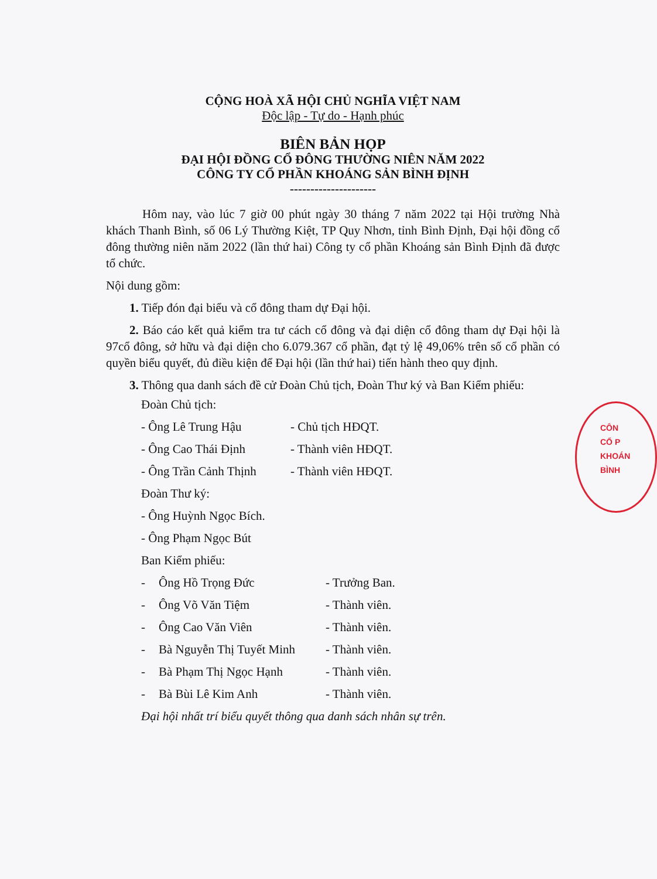CỘNG HOÀ XÃ HỘI CHỦ NGHĨA VIỆT NAM
Độc lập - Tự do - Hạnh phúc
BIÊN BẢN HỌP
ĐẠI HỘI ĐỒNG CỔ ĐÔNG THƯỜNG NIÊN NĂM 2022
CÔNG TY CỔ PHẦN KHOÁNG SẢN BÌNH ĐỊNH
---------------------
Hôm nay, vào lúc 7 giờ 00 phút ngày 30 tháng 7 năm 2022 tại Hội trường Nhà khách Thanh Bình, số 06 Lý Thường Kiệt, TP Quy Nhơn, tỉnh Bình Định, Đại hội đồng cổ đông thường niên năm 2022 (lần thứ hai) Công ty cổ phần Khoáng sản Bình Định đã được tổ chức.
Nội dung gồm:
1. Tiếp đón đại biểu và cổ đông tham dự Đại hội.
2. Báo cáo kết quả kiểm tra tư cách cổ đông và đại diện cổ đông tham dự Đại hội là 97cổ đông, sở hữu và đại diện cho 6.079.367 cổ phần, đạt tỷ lệ 49,06% trên số cổ phần có quyền biểu quyết, đủ điều kiện để Đại hội (lần thứ hai) tiến hành theo quy định.
3. Thông qua danh sách đề cử Đoàn Chủ tịch, Đoàn Thư ký và Ban Kiểm phiếu:
Đoàn Chủ tịch:
- Ông Lê Trung Hậu - Chủ tịch HĐQT.
- Ông Cao Thái Định - Thành viên HĐQT.
- Ông Trần Cảnh Thịnh - Thành viên HĐQT.
Đoàn Thư ký:
- Ông Huỳnh Ngọc Bích.
- Ông Phạm Ngọc Bút
Ban Kiểm phiếu:
- Ông Hồ Trọng Đức - Trưởng Ban.
- Ông Võ Văn Tiệm - Thành viên.
- Ông Cao Văn Viên - Thành viên.
- Bà Nguyễn Thị Tuyết Minh - Thành viên.
- Bà Phạm Thị Ngọc Hạnh - Thành viên.
- Bà Bùi Lê Kim Anh - Thành viên.
Đại hội nhất trí biểu quyết thông qua danh sách nhân sự trên.
CÔN
CỔ P
KHOÁN
BÌNH